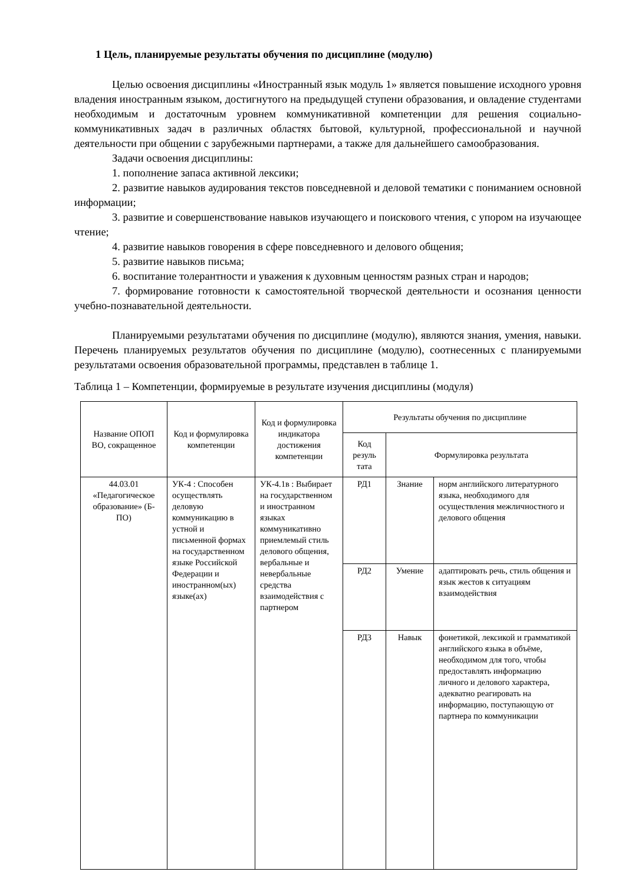1 Цель, планируемые результаты обучения по дисциплине (модулю)
Целью освоения дисциплины «Иностранный язык модуль 1» является повышение исходного уровня владения иностранным языком, достигнутого на предыдущей ступени образования, и овладение студентами необходимым и достаточным уровнем коммуникативной компетенции для решения социально-коммуникативных задач в различных областях бытовой, культурной, профессиональной и научной деятельности при общении с зарубежными партнерами, а также для дальнейшего самообразования.
Задачи освоения дисциплины:
1. пополнение запаса активной лексики;
2. развитие навыков аудирования текстов повседневной и деловой тематики с пониманием основной информации;
3. развитие и совершенствование навыков изучающего и поискового чтения, с упором на изучающее чтение;
4. развитие навыков говорения в сфере повседневного и делового общения;
5. развитие навыков письма;
6. воспитание толерантности и уважения к духовным ценностям разных стран и народов;
7. формирование готовности к самостоятельной творческой деятельности и осознания ценности учебно-познавательной деятельности.
Планируемыми результатами обучения по дисциплине (модулю), являются знания, умения, навыки. Перечень планируемых результатов обучения по дисциплине (модулю), соотнесенных с планируемыми результатами освоения образовательной программы, представлен в таблице 1.
Таблица 1 – Компетенции, формируемые в результате изучения дисциплины (модуля)
| Название ОПОП ВО, сокращенное | Код и формулировка компетенции | Код и формулировка индикатора достижения компетенции | Результаты обучения по дисциплине | | |
| --- | --- | --- | --- | --- | --- |
| | | | Код резуль тата | Формулировка результата | |
| 44.03.01 «Педагогическое образование» (Б-ПО) | УК-4 : Способен осуществлять деловую коммуникацию в устной и письменной формах на государственном языке Российской Федерации и иностранном(ых) языке(ах) | УК-4.1в : Выбирает на государственном и иностранном языках коммуникативно приемлемый стиль делового общения, вербальные и невербальные средства взаимодействия с партнером | РД1 | Знание | норм английского литературного языка, необходимого для осуществления межличностного и делового общения |
| | | | РД2 | Умение | адаптировать речь, стиль общения и язык жестов к ситуациям взаимодействия |
| | | | РД3 | Навык | фонетикой, лексикой и грамматикой английского языка в объёме, необходимом для того, чтобы предоставлять информацию личного и делового характера, адекватно реагировать на информацию, поступающую от партнера по коммуникации |